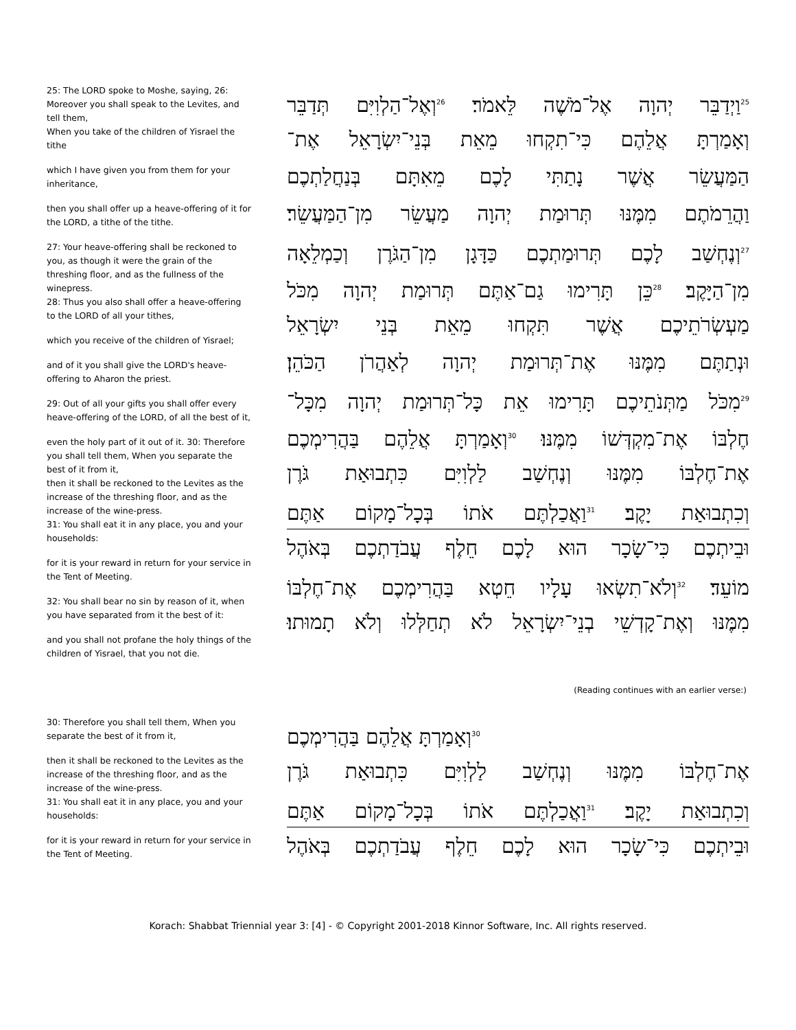25: The LORD spoke to Moshe, saying, 26: Moreover you shall speak to the Levites, and tell them,
When you take of the children of Yisrael the tithe
which I have given you from them for your inheritance,
then you shall offer up a heave-offering of it for the LORD, a tithe of the tithe.
27: Your heave-offering shall be reckoned to you, as though it were the grain of the threshing floor, and as the fullness of the winepress.
28: Thus you also shall offer a heave-offering to the LORD of all your tithes,
which you receive of the children of Yisrael;
and of it you shall give the LORD's heave-offering to Aharon the priest.
29: Out of all your gifts you shall offer every heave-offering of the LORD, of all the best of it,
even the holy part of it out of it. 30: Therefore you shall tell them, When you separate the best of it from it,
then it shall be reckoned to the Levites as the increase of the threshing floor, and as the increase of the wine-press.
31: You shall eat it in any place, you and your households:
for it is your reward in return for your service in the Tent of Meeting.
32: You shall bear no sin by reason of it, when you have separated from it the best of it:
and you shall not profane the holy things of the children of Yisrael, that you not die.
<sup>25</sup> וַיְדַבֵּר יְהוָה אֶל־מֹשֶׁה לֵּאמֹר׃ <sup>26</sup>וְאֶל־הַלְוִיִּם תְּדַבֵּר
וְאָמַרְתָּ אֲלֵהֶם כִּי־תִקְחוּ מֵאֵת בְּנֵי־יִשְׂרָאֵל אֶת־
הַמַּעֲשֵׂר אֲשֶׁר נָתַתִּי לָכֶם מֵאִתָּם בְּנַחֲלַתְכֶם
וַהֲרֵמֹתֶם מִמֶּנּוּ תְּרוּמַת יְהוָה מַעֲשֵׂר מִן־הַמַּעֲשֵׂר׃
<sup>27</sup> וְנֶחְשַׁב לָכֶם תְּרוּמַתְכֶם כַּדָּגָן מִן־הַגֹּרֶן וְכַמְלֵאָה
מִן־הַיָּקֶב׃ <sup>28</sup>כֵּן תָּרִימוּ גַם־אַתֶּם תְּרוּמַת יְהוָה מִכֹּל
מַעְשְׂרֹתֵיכֶם אֲשֶׁר תִּקְחוּ מֵאֵת בְּנֵי יִשְׂרָאֵל
וּנְתַתֶּם מִמֶּנּוּ אֶת־תְּרוּמַת יְהוָה לְאַהֲרֹן הַכֹּהֵן׃
<sup>29</sup> מִכֹּל מַתְּנֹתֵיכֶם תָּרִימוּ אֵת כָּל־תְּרוּמַת יְהוָה מִכָּל־
חֶלְבּוֹ אֶת־מִקְדְּשׁוֹ מִמֶּנּוּ׃ <sup>30</sup>וְאָמַרְתָּ אֲלֵהֶם בַּהֲרִימְכֶם
אֶת־חֶלְבּוֹ מִמֶּנּוּ וְנֶחְשַׁב לַלְוִיִּם כִּתְבוּאַת גֹּרֶן
וְכִתְבוּאַת יָקֶב׃ <sup>31</sup>וַאֲכַלְתֶּם אֹתוֹ בְּכָל־מָקוֹם אַתֶּם
וּבֵיתְכֶם כִּי־שָׂכָר הוּא לָכֶם חֵלֶף עֲבֹדַתְכֶם בְּאֹהֶל
מוֹעֵד׃ <sup>32</sup>וְלֹא־תִשְׂאוּ עָלָיו חֵטְא בַּהֲרִימְכֶם אֶת־חֶלְבּוֹ
מִמֶּנּוּ וְאֶת־קָדְשֵׁי בְנֵי־יִשְׂרָאֵל לֹא תְחַלְּלוּ וְלֹא תָמוּתוּ׃
(Reading continues with an earlier verse:)
30: Therefore you shall tell them, When you separate the best of it from it,
then it shall be reckoned to the Levites as the increase of the threshing floor, and as the increase of the wine-press.
31: You shall eat it in any place, you and your households:
for it is your reward in return for your service in the Tent of Meeting.
<sup>30</sup> וְאָמַרְתָּ אֲלֵהֶם בַּהֲרִימְכֶם
אֶת־חֶלְבּוֹ מִמֶּנּוּ וְנֶחְשַׁב לַלְוִיִּם כִּתְבוּאַת גֹּרֶן
וְכִתְבוּאַת יָקֶב׃ <sup>31</sup>וַאֲכַלְתֶּם אֹתוֹ בְּכָל־מָקוֹם אַתֶּם
וּבֵיתְכֶם כִּי־שָׂכָר הוּא לָכֶם חֵלֶף עֲבֹדַתְכֶם בְּאֹהֶל
Korach: Shabbat Triennial year 3: [4] - © Copyright 2001-2018 Kinnor Software, Inc. All rights reserved.